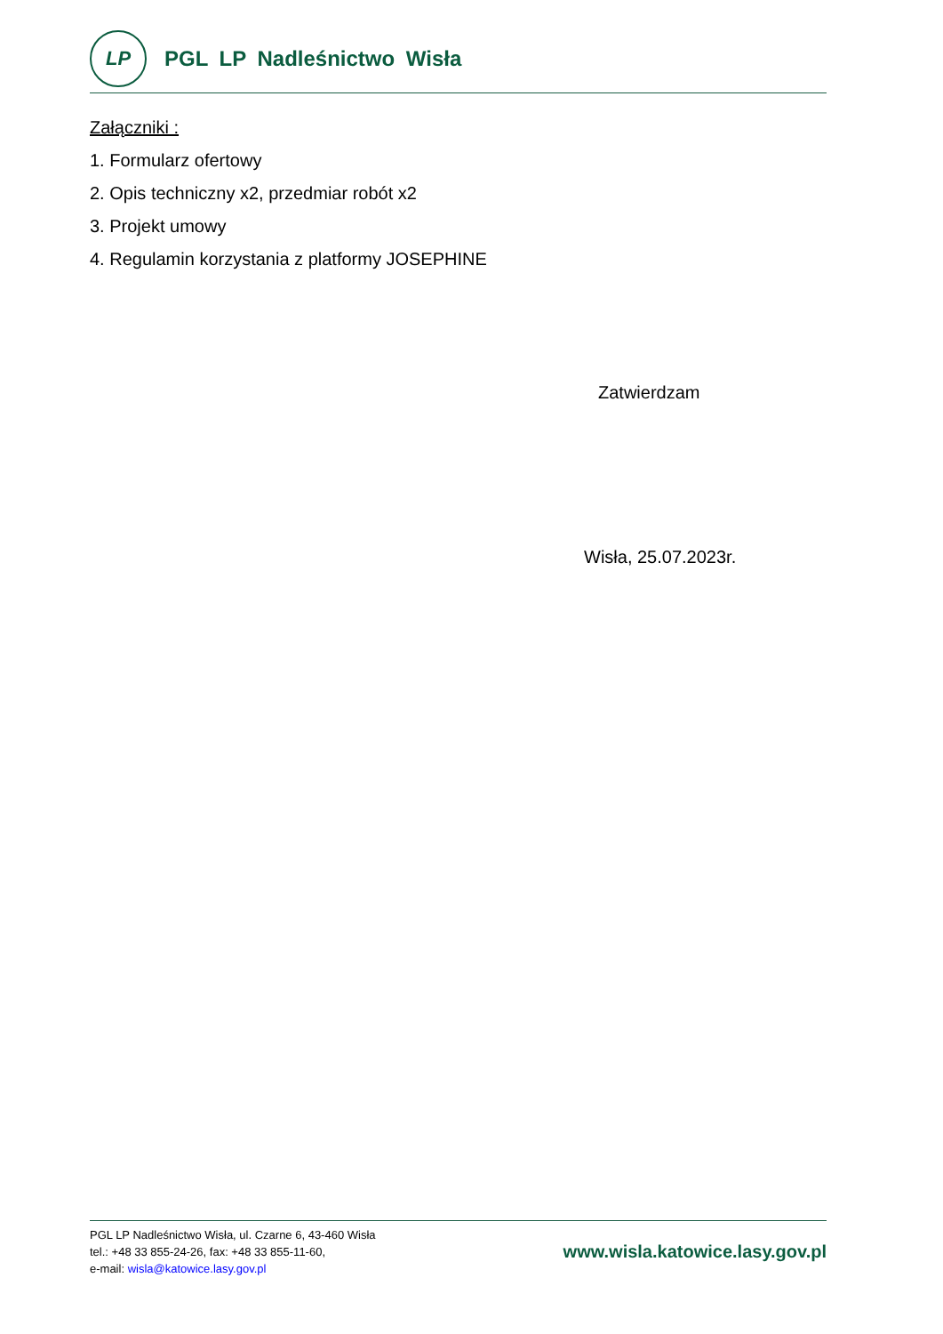LP
PGL LP Nadleśnictwo Wisła
Załączniki :
1. Formularz ofertowy
2. Opis techniczny x2, przedmiar robót x2
3. Projekt umowy
4. Regulamin korzystania z platformy JOSEPHINE
Zatwierdzam
Wisła, 25.07.2023r.
PGL LP Nadleśnictwo Wisła, ul. Czarne 6, 43-460 Wisła
tel.: +48 33 855-24-26, fax: +48 33 855-11-60,
e-mail: wisla@katowice.lasy.gov.pl
www.wisla.katowice.lasy.gov.pl